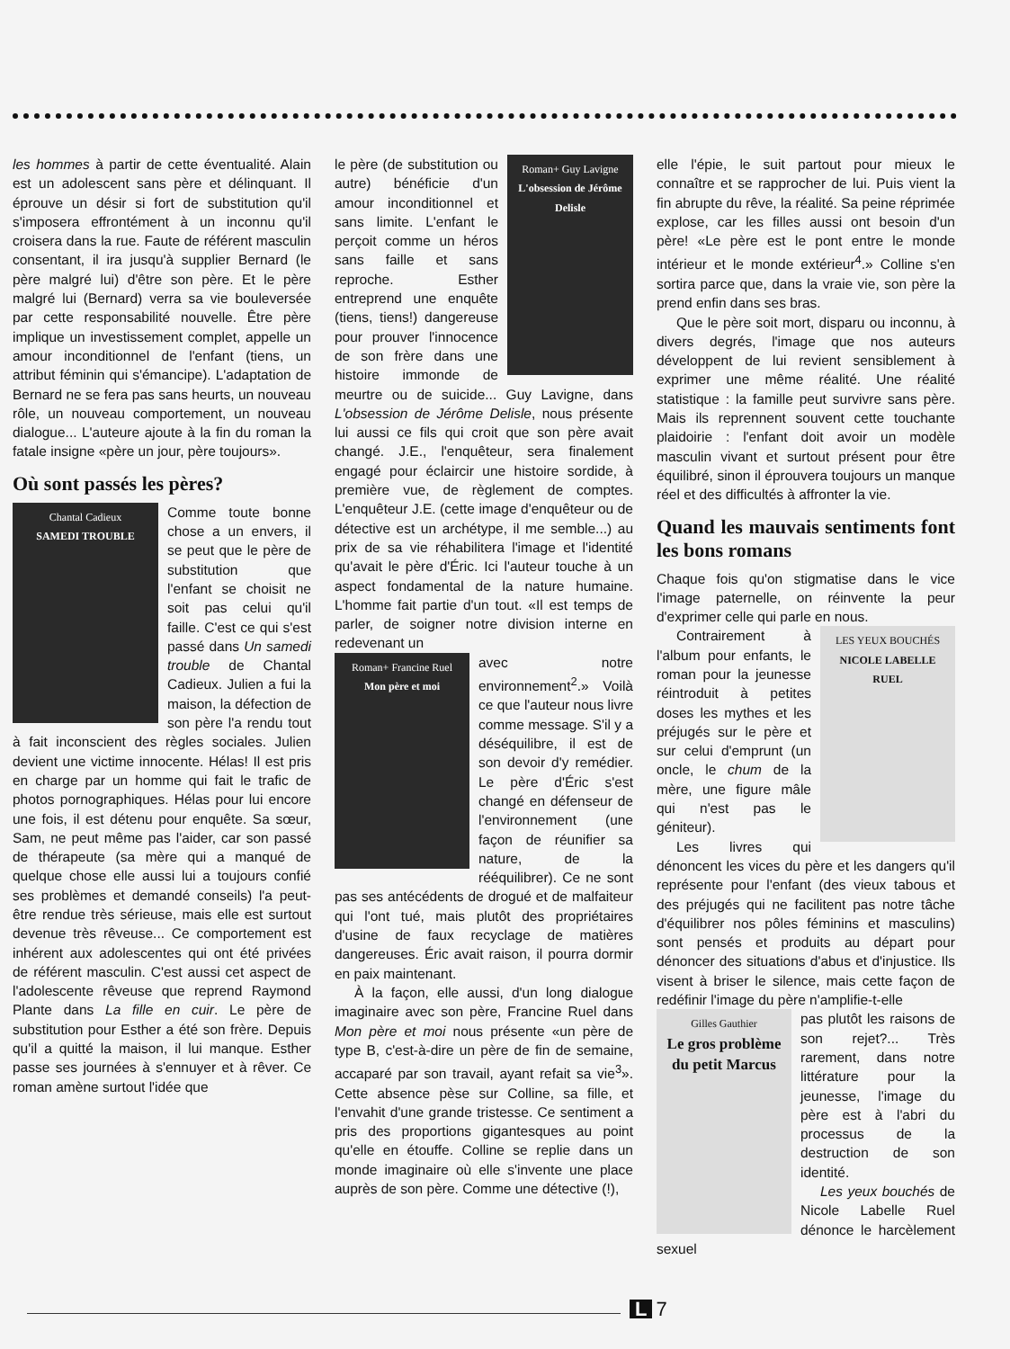les hommes à partir de cette éventualité. Alain est un adolescent sans père et délinquant. Il éprouve un désir si fort de substitution qu'il s'imposera effrontément à un inconnu qu'il croisera dans la rue. Faute de référent masculin consentant, il ira jusqu'à supplier Bernard (le père malgré lui) d'être son père. Et le père malgré lui (Bernard) verra sa vie bouleversée par cette responsabilité nouvelle. Être père implique un investissement complet, appelle un amour inconditionnel de l'enfant (tiens, un attribut féminin qui s'émancipe). L'adaptation de Bernard ne se fera pas sans heurts, un nouveau rôle, un nouveau comportement, un nouveau dialogue... L'auteure ajoute à la fin du roman la fatale insigne «père un jour, père toujours».
Où sont passés les pères?
Chantal Cadieux
SAMEDI TROUBLE
Comme toute bonne chose a un envers, il se peut que le père de substitution que l'enfant se choisit ne soit pas celui qu'il faille. C'est ce qui s'est passé dans Un samedi trouble de Chantal Cadieux. Julien a fui la maison, la défection de son père l'a rendu tout à fait inconscient des règles sociales. Julien devient une victime innocente. Hélas! Il est pris en charge par un homme qui fait le trafic de photos pornographiques. Hélas pour lui encore une fois, il est détenu pour enquête. Sa sœur, Sam, ne peut même pas l'aider, car son passé de thérapeute (sa mère qui a manqué de quelque chose elle aussi lui a toujours confié ses problèmes et demandé conseils) l'a peut-être rendue très sérieuse, mais elle est surtout devenue très rêveuse... Ce comportement est inhérent aux adolescentes qui ont été privées de référent masculin. C'est aussi cet aspect de l'adolescente rêveuse que reprend Raymond Plante dans La fille en cuir. Le père de substitution pour Esther a été son frère. Depuis qu'il a quitté la maison, il lui manque. Esther passe ses journées à s'ennuyer et à rêver. Ce roman amène surtout l'idée que
Roman+ Guy Lavigne
L'obsession de Jérôme Delisle
le père (de substitution ou autre) bénéficie d'un amour inconditionnel et sans limite. L'enfant le perçoit comme un héros sans faille et sans reproche. Esther entreprend une enquête (tiens, tiens!) dangereuse pour prouver l'innocence de son frère dans une histoire immonde de meurtre ou de suicide... Guy Lavigne, dans L'obsession de Jérôme Delisle, nous présente lui aussi ce fils qui croit que son père avait changé. J.E., l'enquêteur, sera finalement engagé pour éclaircir une histoire sordide, à première vue, de règlement de comptes. L'enquêteur J.E. (cette image d'enquêteur ou de détective est un archétype, il me semble...) au prix de sa vie réhabilitera l'image et l'identité qu'avait le père d'Éric. Ici l'auteur touche à un aspect fondamental de la nature humaine. L'homme fait partie d'un tout. «Il est temps de parler, de soigner notre division interne en redevenant un
Roman+ Francine Ruel
Mon père et moi
avec notre environnement<sup>2</sup>.» Voilà ce que l'auteur nous livre comme message. S'il y a déséquilibre, il est de son devoir d'y remédier. Le père d'Éric s'est changé en défenseur de l'environnement (une façon de réunifier sa nature, de la rééquilibrer). Ce ne sont pas ses antécédents de drogué et de malfaiteur qui l'ont tué, mais plutôt des propriétaires d'usine de faux recyclage de matières dangereuses. Éric avait raison, il pourra dormir en paix maintenant.
À la façon, elle aussi, d'un long dialogue imaginaire avec son père, Francine Ruel dans Mon père et moi nous présente «un père de type B, c'est-à-dire un père de fin de semaine, accaparé par son travail, ayant refait sa vie<sup>3</sup>». Cette absence pèse sur Colline, sa fille, et l'envahit d'une grande tristesse. Ce sentiment a pris des proportions gigantesques au point qu'elle en étouffe. Colline se replie dans un monde imaginaire où elle s'invente une place auprès de son père. Comme une détective (!),
elle l'épie, le suit partout pour mieux le connaître et se rapprocher de lui. Puis vient la fin abrupte du rêve, la réalité. Sa peine réprimée explose, car les filles aussi ont besoin d'un père! «Le père est le pont entre le monde intérieur et le monde extérieur<sup>4</sup>.» Colline s'en sortira parce que, dans la vraie vie, son père la prend enfin dans ses bras.
Que le père soit mort, disparu ou inconnu, à divers degrés, l'image que nos auteurs développent de lui revient sensiblement à exprimer une même réalité. Une réalité statistique : la famille peut survivre sans père. Mais ils reprennent souvent cette touchante plaidoirie : l'enfant doit avoir un modèle masculin vivant et surtout présent pour être équilibré, sinon il éprouvera toujours un manque réel et des difficultés à affronter la vie.
Quand les mauvais sentiments font les bons romans
Chaque fois qu'on stigmatise dans le vice l'image paternelle, on réinvente la peur d'exprimer celle qui parle en nous.
LES YEUX BOUCHÉS
NICOLE LABELLE RUEL
Contrairement à l'album pour enfants, le roman pour la jeunesse réintroduit à petites doses les mythes et les préjugés sur le père et sur celui d'emprunt (un oncle, le chum de la mère, une figure mâle qui n'est pas le géniteur).
Les livres qui dénoncent les vices du père et les dangers qu'il représente pour l'enfant (des vieux tabous et des préjugés qui ne facilitent pas notre tâche d'équilibrer nos pôles féminins et masculins) sont pensés et produits au départ pour dénoncer des situations d'abus et d'injustice. Ils visent à briser le silence, mais cette façon de redéfinir l'image du père n'amplifie-t-elle
Gilles Gauthier
Le gros problème du petit Marcus
pas plutôt les raisons de son rejet?... Très rarement, dans notre littérature pour la jeunesse, l'image du père est à l'abri du processus de la destruction de son identité.
Les yeux bouchés de Nicole Labelle Ruel dénonce le harcèlement sexuel
L 7